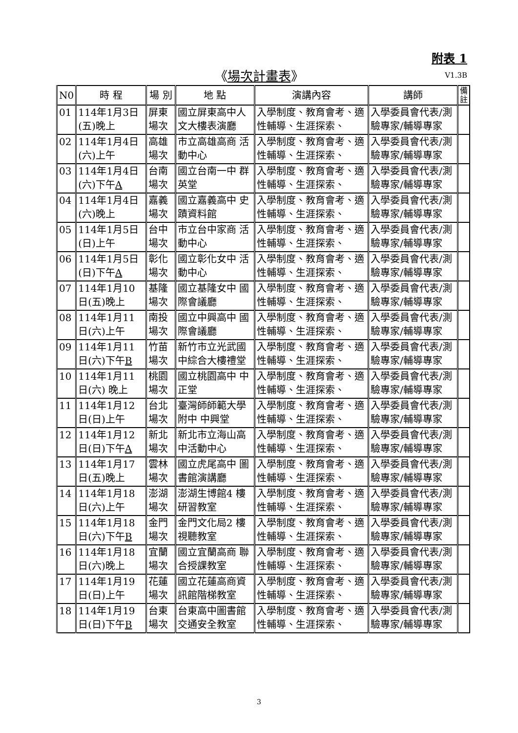附表 1
《場次計畫表》 V1.3B
| N0 | 時 程 | 場 別 | 地 點 | 演講內容 | 講師 | 備 註 |
| --- | --- | --- | --- | --- | --- | --- |
| 01 | 114年1月3日(五)晚上 | 屏東場次 | 國立屏東高中人文大樓表演廳 | 入學制度、教育會考、適性輔導、生涯探索、 | 入學委員會代表/測驗專家/輔導專家 | |
| 02 | 114年1月4日(六)上午 | 高雄場次 | 市立高雄高商 活動中心 | 入學制度、教育會考、適性輔導、生涯探索、 | 入學委員會代表/測驗專家/輔導專家 | |
| 03 | 114年1月4日(六)下午 A | 台南場次 | 國立台南一中 群英堂 | 入學制度、教育會考、適性輔導、生涯探索、 | 入學委員會代表/測驗專家/輔導專家 | |
| 04 | 114年1月4日(六)晚上 | 嘉義場次 | 國立嘉義高中 史蹟資料館 | 入學制度、教育會考、適性輔導、生涯探索、 | 入學委員會代表/測驗專家/輔導專家 | |
| 05 | 114年1月5日(日)上午 | 台中場次 | 市立台中家商 活動中心 | 入學制度、教育會考、適性輔導、生涯探索、 | 入學委員會代表/測驗專家/輔導專家 | |
| 06 | 114年1月5日(日)下午 A | 彰化場次 | 國立彰化女中 活動中心 | 入學制度、教育會考、適性輔導、生涯探索、 | 入學委員會代表/測驗專家/輔導專家 | |
| 07 | 114年1月10日(五)晚上 | 基隆場次 | 國立基隆女中 國際會議廳 | 入學制度、教育會考、適性輔導、生涯探索、 | 入學委員會代表/測驗專家/輔導專家 | |
| 08 | 114年1月11日(六)上午 | 南投場次 | 國立中興高中 國際會議廳 | 入學制度、教育會考、適性輔導、生涯探索、 | 入學委員會代表/測驗專家/輔導專家 | |
| 09 | 114年1月11日(六)下午 B | 竹苗場次 | 新竹市立光武國中綜合大樓禮堂 | 入學制度、教育會考、適性輔導、生涯探索、 | 入學委員會代表/測驗專家/輔導專家 | |
| 10 | 114年1月11日(六) 晚上 | 桃園場次 | 國立桃園高中 中正堂 | 入學制度、教育會考、適性輔導、生涯探索、 | 入學委員會代表/測驗專家/輔導專家 | |
| 11 | 114年1月12日(日)上午 | 台北場次 | 臺灣師師範大學附中 中興堂 | 入學制度、教育會考、適性輔導、生涯探索、 | 入學委員會代表/測驗專家/輔導專家 | |
| 12 | 114年1月12日(日)下午 A | 新北場次 | 新北市立海山高中活動中心 | 入學制度、教育會考、適性輔導、生涯探索、 | 入學委員會代表/測驗專家/輔導專家 | |
| 13 | 114年1月17日(五)晚上 | 雲林場次 | 國立虎尾高中 圖書館演講廳 | 入學制度、教育會考、適性輔導、生涯探索、 | 入學委員會代表/測驗專家/輔導專家 | |
| 14 | 114年1月18日(六)上午 | 澎湖場次 | 澎湖生博館4 樓研習教室 | 入學制度、教育會考、適性輔導、生涯探索、 | 入學委員會代表/測驗專家/輔導專家 | |
| 15 | 114年1月18日(六)下午 B | 金門場次 | 金門文化局2 樓視聽教室 | 入學制度、教育會考、適性輔導、生涯探索、 | 入學委員會代表/測驗專家/輔導專家 | |
| 16 | 114年1月18日(六)晚上 | 宜蘭場次 | 國立宜蘭高商 聯合授課教室 | 入學制度、教育會考、適性輔導、生涯探索、 | 入學委員會代表/測驗專家/輔導專家 | |
| 17 | 114年1月19日(日)上午 | 花蓮場次 | 國立花蓮高商資訊館階梯教室 | 入學制度、教育會考、適性輔導、生涯探索、 | 入學委員會代表/測驗專家/輔導專家 | |
| 18 | 114年1月19日(日)下午 B | 台東場次 | 台東高中圖書館 交通安全教室 | 入學制度、教育會考、適性輔導、生涯探索、 | 入學委員會代表/測驗專家/輔導專家 | |
3